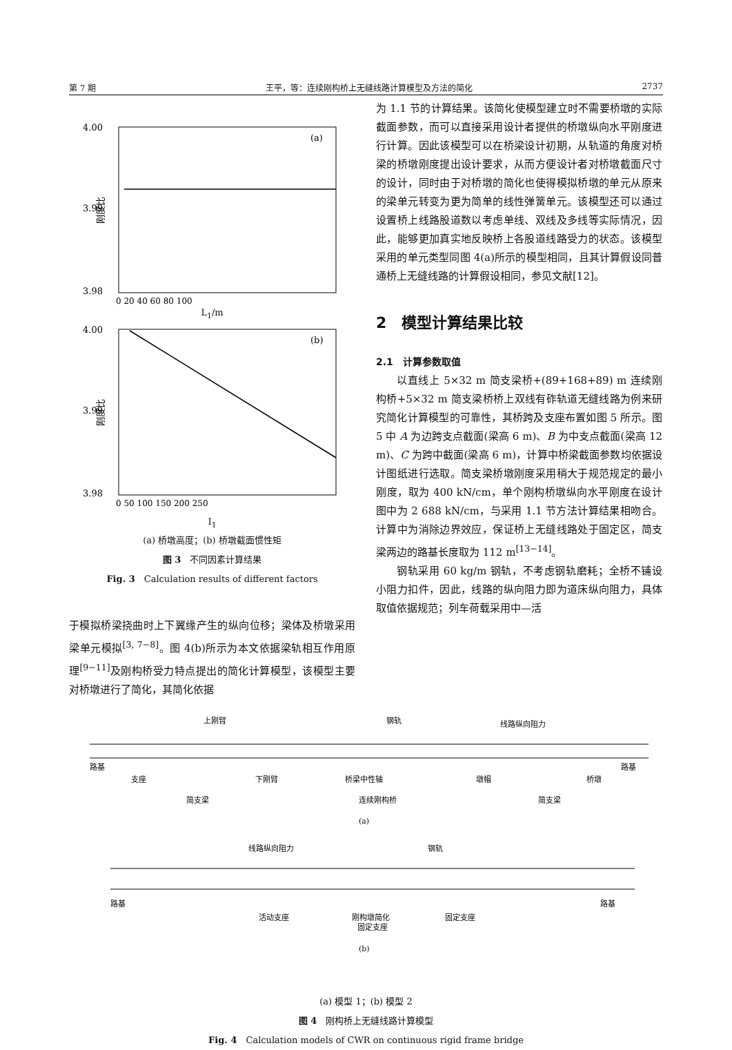第 7 期 王平，等：连续刚构桥上无缝线路计算模型及方法的简化 2737
4.00
3.99
3.98
(a)
0 20 40 60 80 100
刚度比
L<sub>1</sub>/m
4.00
3.99
3.98
(b)
0 50 100 150 200 250
刚度比
I<sub>1</sub>
(a) 桥墩高度；(b) 桥墩截面惯性矩
图 3　不同因素计算结果
Fig. 3　Calculation results of different factors
于模拟桥梁挠曲时上下翼缘产生的纵向位移；梁体及桥墩采用梁单元模拟<sup>[3, 7−8]</sup>。图 4(b)所示为本文依据梁轨相互作用原理<sup>[9−11]</sup>及刚构桥受力特点提出的简化计算模型，该模型主要对桥墩进行了简化，其简化依据
为 1.1 节的计算结果。该简化使模型建立时不需要桥墩的实际截面参数，而可以直接采用设计者提供的桥墩纵向水平刚度进行计算。因此该模型可以在桥梁设计初期，从轨道的角度对桥梁的桥墩刚度提出设计要求，从而方便设计者对桥墩截面尺寸的设计，同时由于对桥墩的简化也使得模拟桥墩的单元从原来的梁单元转变为更为简单的线性弹簧单元。该模型还可以通过设置桥上线路股道数以考虑单线、双线及多线等实际情况，因此，能够更加真实地反映桥上各股道线路受力的状态。该模型采用的单元类型同图 4(a)所示的模型相同，且其计算假设同普通桥上无缝线路的计算假设相同，参见文献[12]。
2　模型计算结果比较
2.1　计算参数取值
以直线上 5×32 m 简支梁桥+(89+168+89) m 连续刚构桥+5×32 m 简支梁桥桥上双线有砟轨道无缝线路为例来研究简化计算模型的可靠性，其桥跨及支座布置如图 5 所示。图 5 中 A 为边跨支点截面(梁高 6 m)、B 为中支点截面(梁高 12 m)、C 为跨中截面(梁高 6 m)，计算中桥梁截面参数均依据设计图纸进行选取。简支梁桥墩刚度采用稍大于规范规定的最小刚度，取为 400 kN/cm，单个刚构桥墩纵向水平刚度在设计图中为 2 688 kN/cm，与采用 1.1 节方法计算结果相吻合。计算中为消除边界效应，保证桥上无缝线路处于固定区，简支梁两边的路基长度取为 112 m<sup>[13−14]</sup>。
钢轨采用 60 kg/m 钢轨，不考虑钢轨磨耗；全桥不铺设小阻力扣件，因此，线路的纵向阻力即为道床纵向阻力，具体取值依据规范；列车荷载采用中—活
上刚臂
钢轨
线路纵向阻力
路基
路基
支座
下刚臂
桥梁中性轴
墩帽
桥墩
简支梁
连续刚构桥
简支梁
(a)
线路纵向阻力
钢轨
路基
路基
活动支座
刚构墩简化
固定支座
固定支座
(b)
(a) 模型 1；(b) 模型 2
图 4　刚构桥上无缝线路计算模型
Fig. 4　Calculation models of CWR on continuous rigid frame bridge